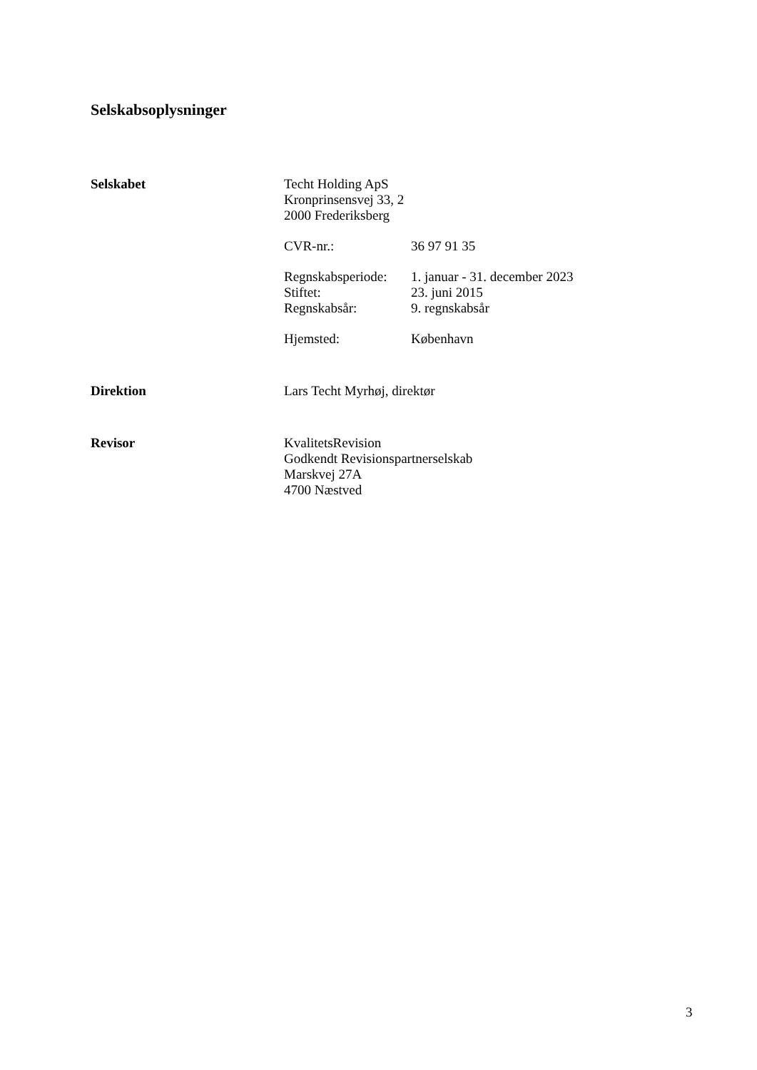Selskabsoplysninger
Selskabet Techt Holding ApS
Kronprinsensvej 33, 2
2000 Frederiksberg
CVR-nr.: 36 97 91 35
Regnskabsperiode:
1. januar - 31. december 2023
Stiftet: 23. juni 2015
Regnskabsår: 9. regnskabsår
Hjemsted: København
Direktion Lars Techt Myrhøj, direktør
Revisor KvalitetsRevision
Godkendt Revisionspartnerselskab
Marskvej 27A
4700 Næstved
3